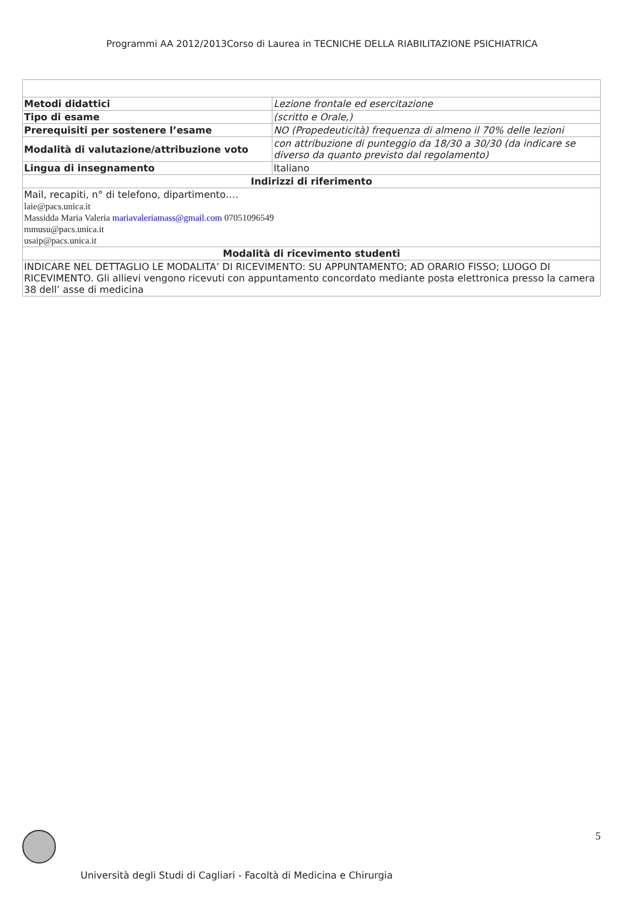Programmi AA 2012/2013Corso di Laurea in TECNICHE DELLA RIABILITAZIONE PSICHIATRICA
| Metodi didattici | Lezione frontale ed esercitazione |
| Tipo di esame | (scritto e Orale,) |
| Prerequisiti per sostenere l’esame | NO (Propedeuticità) frequenza di almeno il 70% delle lezioni |
| Modalità di valutazione/attribuzione voto | con attribuzione di punteggio da 18/30 a 30/30 (da indicare se diverso da quanto previsto dal regolamento) |
| Lingua di insegnamento | Italiano |
| Indirizzi di riferimento | |
| Mail, recapiti, n° di telefono, dipartimento…. laie@pacs.unica.it Massidda Maria Valeria mariavaleriamass@gmail.com 07051096549 mmusu@pacs.unica.it usaip@pacs.unica.it | |
| Modalità di ricevimento studenti | |
| INDICARE NEL DETTAGLIO LE MODALITA’ DI RICEVIMENTO: SU APPUNTAMENTO; AD ORARIO FISSO; LUOGO DI RICEVIMENTO. Gli allievi vengono ricevuti con appuntamento concordato mediante posta elettronica presso la camera 38 dell’ asse di medicina | |
5
Università degli Studi di Cagliari - Facoltà di Medicina e Chirurgia